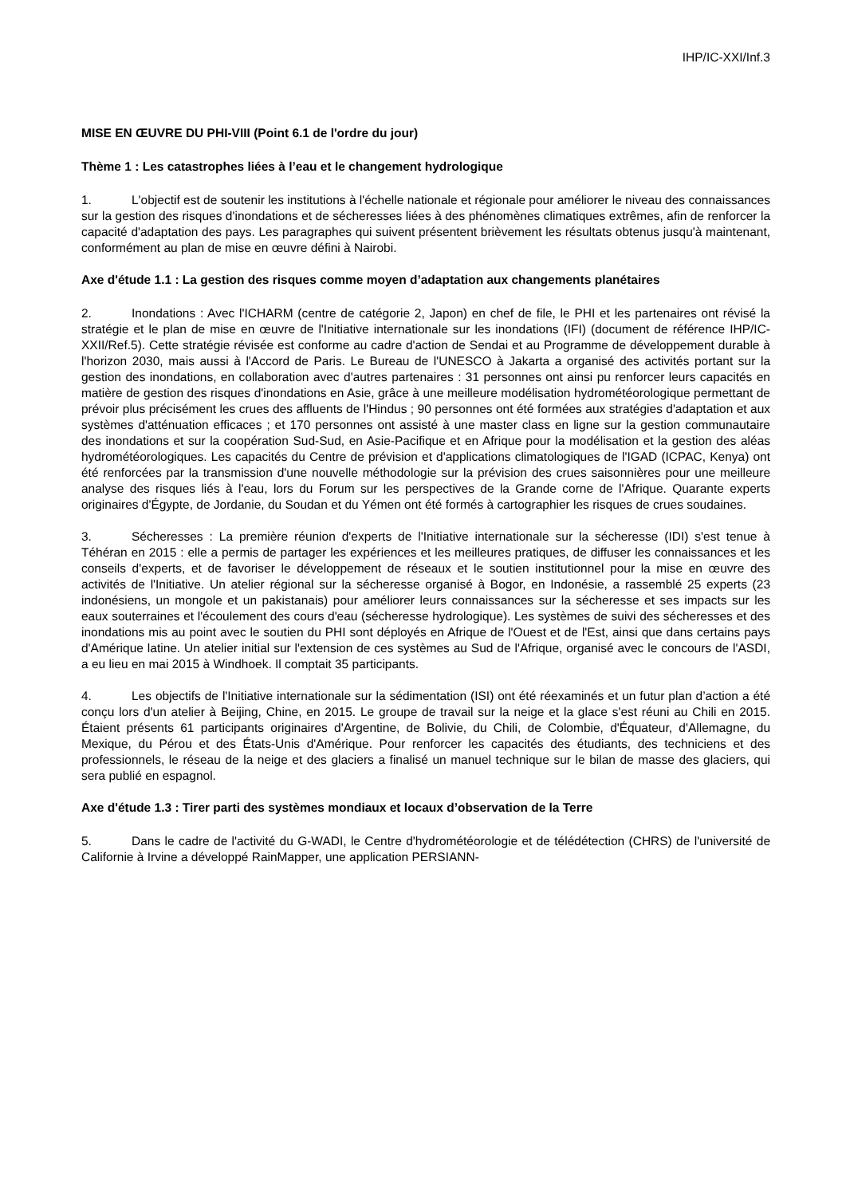IHP/IC-XXI/Inf.3
MISE EN ŒUVRE DU PHI-VIII (Point 6.1 de l'ordre du jour)
Thème 1 : Les catastrophes liées à l’eau et le changement hydrologique
1. L'objectif est de soutenir les institutions à l'échelle nationale et régionale pour améliorer le niveau des connaissances sur la gestion des risques d'inondations et de sécheresses liées à des phénomènes climatiques extrêmes, afin de renforcer la capacité d'adaptation des pays. Les paragraphes qui suivent présentent brièvement les résultats obtenus jusqu'à maintenant, conformément au plan de mise en œuvre défini à Nairobi.
Axe d'étude 1.1 : La gestion des risques comme moyen d’adaptation aux changements planétaires
2. Inondations : Avec l'ICHARM (centre de catégorie 2, Japon) en chef de file, le PHI et les partenaires ont révisé la stratégie et le plan de mise en œuvre de l'Initiative internationale sur les inondations (IFI) (document de référence IHP/IC-XXII/Ref.5). Cette stratégie révisée est conforme au cadre d'action de Sendai et au Programme de développement durable à l'horizon 2030, mais aussi à l'Accord de Paris. Le Bureau de l'UNESCO à Jakarta a organisé des activités portant sur la gestion des inondations, en collaboration avec d'autres partenaires : 31 personnes ont ainsi pu renforcer leurs capacités en matière de gestion des risques d'inondations en Asie, grâce à une meilleure modélisation hydrométéorologique permettant de prévoir plus précisément les crues des affluents de l'Hindus ; 90 personnes ont été formées aux stratégies d'adaptation et aux systèmes d'atténuation efficaces ; et 170 personnes ont assisté à une master class en ligne sur la gestion communautaire des inondations et sur la coopération Sud-Sud, en Asie-Pacifique et en Afrique pour la modélisation et la gestion des aléas hydrométéorologiques. Les capacités du Centre de prévision et d'applications climatologiques de l'IGAD (ICPAC, Kenya) ont été renforcées par la transmission d'une nouvelle méthodologie sur la prévision des crues saisonnières pour une meilleure analyse des risques liés à l'eau, lors du Forum sur les perspectives de la Grande corne de l'Afrique. Quarante experts originaires d'Égypte, de Jordanie, du Soudan et du Yémen ont été formés à cartographier les risques de crues soudaines.
3. Sécheresses : La première réunion d'experts de l'Initiative internationale sur la sécheresse (IDI) s'est tenue à Téhéran en 2015 : elle a permis de partager les expériences et les meilleures pratiques, de diffuser les connaissances et les conseils d'experts, et de favoriser le développement de réseaux et le soutien institutionnel pour la mise en œuvre des activités de l'Initiative. Un atelier régional sur la sécheresse organisé à Bogor, en Indonésie, a rassemblé 25 experts (23 indonésiens, un mongole et un pakistanais) pour améliorer leurs connaissances sur la sécheresse et ses impacts sur les eaux souterraines et l'écoulement des cours d'eau (sécheresse hydrologique). Les systèmes de suivi des sécheresses et des inondations mis au point avec le soutien du PHI sont déployés en Afrique de l'Ouest et de l'Est, ainsi que dans certains pays d'Amérique latine. Un atelier initial sur l'extension de ces systèmes au Sud de l'Afrique, organisé avec le concours de l'ASDI, a eu lieu en mai 2015 à Windhoek. Il comptait 35 participants.
4. Les objectifs de l'Initiative internationale sur la sédimentation (ISI) ont été réexaminés et un futur plan d’action a été conçu lors d'un atelier à Beijing, Chine, en 2015. Le groupe de travail sur la neige et la glace s'est réuni au Chili en 2015. Étaient présents 61 participants originaires d'Argentine, de Bolivie, du Chili, de Colombie, d'Équateur, d'Allemagne, du Mexique, du Pérou et des États-Unis d'Amérique. Pour renforcer les capacités des étudiants, des techniciens et des professionnels, le réseau de la neige et des glaciers a finalisé un manuel technique sur le bilan de masse des glaciers, qui sera publié en espagnol.
Axe d'étude 1.3 : Tirer parti des systèmes mondiaux et locaux d’observation de la Terre
5. Dans le cadre de l'activité du G-WADI, le Centre d'hydrométéorologie et de télédétection (CHRS) de l'université de Californie à Irvine a développé RainMapper, une application PERSIANN-